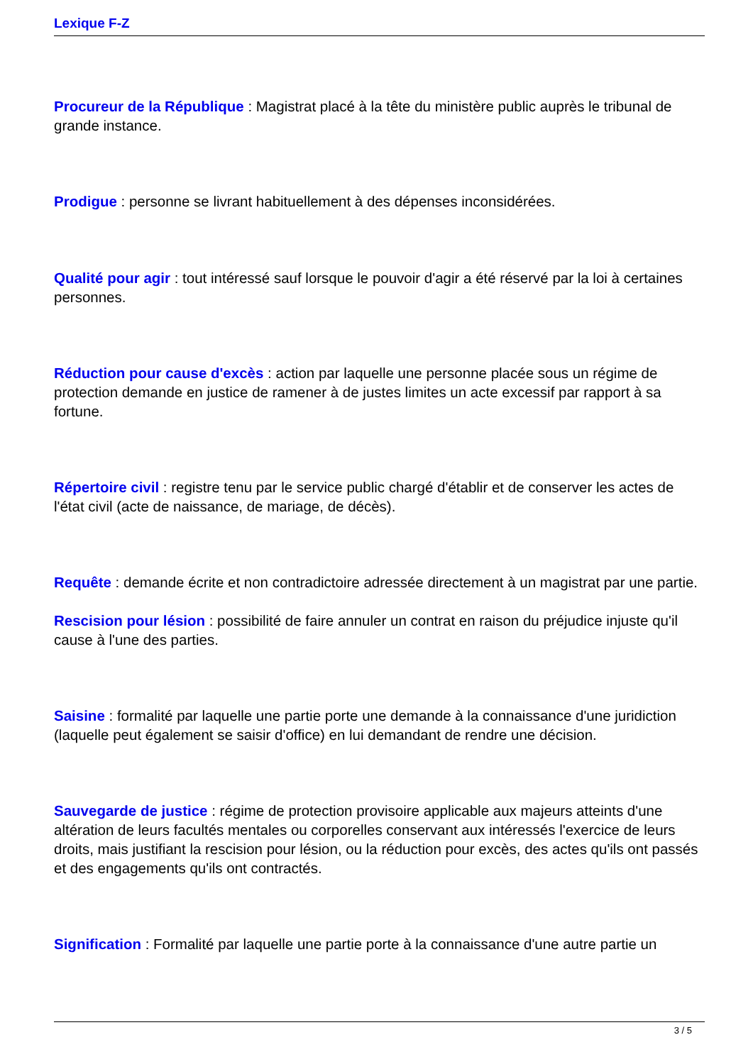Lexique F-Z
Procureur de la République : Magistrat placé à la tête du ministère public auprès le tribunal de grande instance.
Prodigue : personne se livrant habituellement à des dépenses inconsidérées.
Qualité pour agir : tout intéressé sauf lorsque le pouvoir d'agir a été réservé par la loi à certaines personnes.
Réduction pour cause d'excès : action par laquelle une personne placée sous un régime de protection demande en justice de ramener à de justes limites un acte excessif par rapport à sa fortune.
Répertoire civil : registre tenu par le service public chargé d'établir et de conserver les actes de l'état civil (acte de naissance, de mariage, de décès).
Requête : demande écrite et non contradictoire adressée directement à un magistrat par une partie.
Rescision pour lésion : possibilité de faire annuler un contrat en raison du préjudice injuste qu'il cause à l'une des parties.
Saisine : formalité par laquelle une partie porte une demande à la connaissance d'une juridiction (laquelle peut également se saisir d'office) en lui demandant de rendre une décision.
Sauvegarde de justice : régime de protection provisoire applicable aux majeurs atteints d'une altération de leurs facultés mentales ou corporelles conservant aux intéressés l'exercice de leurs droits, mais justifiant la rescision pour lésion, ou la réduction pour excès, des actes qu'ils ont passés et des engagements qu'ils ont contractés.
Signification : Formalité par laquelle une partie porte à la connaissance d'une autre partie un
3 / 5